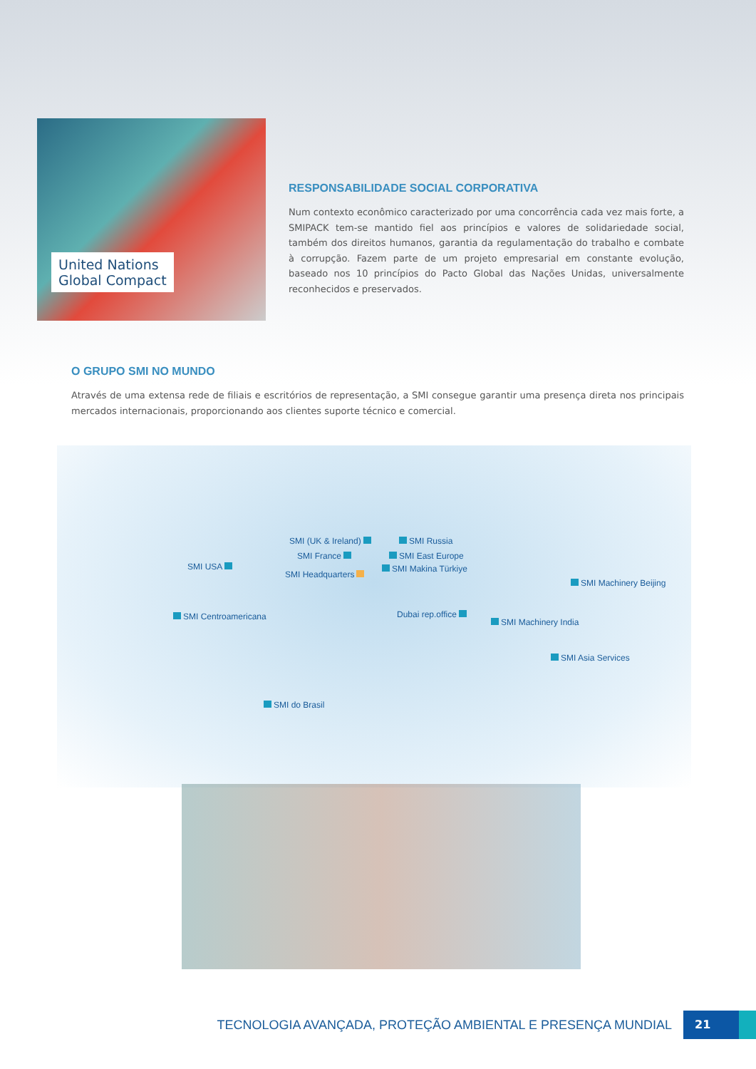United Nations
Global Compact
RESPONSABILIDADE SOCIAL CORPORATIVA
Num contexto econômico caracterizado por uma concorrência cada vez mais forte, a SMIPACK tem-se mantido fiel aos princípios e valores de solidariedade social, também dos direitos humanos, garantia da regulamentação do trabalho e combate à corrupção. Fazem parte de um projeto empresarial em constante evolução, baseado nos 10 princípios do Pacto Global das Nações Unidas, universalmente reconhecidos e preservados.
O GRUPO SMI NO MUNDO
Através de uma extensa rede de filiais e escritórios de representação, a SMI consegue garantir uma presença direta nos principais mercados internacionais, proporcionando aos clientes suporte técnico e comercial.
SMI (UK & Ireland) SMI Russia
SMI France SMI East Europe
SMI USA SMI Makina Türkiye
SMI Headquarters
SMI Machinery Beijing
SMI Centroamericana Dubai rep.office
SMI Machinery India
SMI Asia Services
SMI do Brasil
TECNOLOGIA AVANÇADA, PROTEÇÃO AMBIENTAL E PRESENÇA MUNDIAL
21